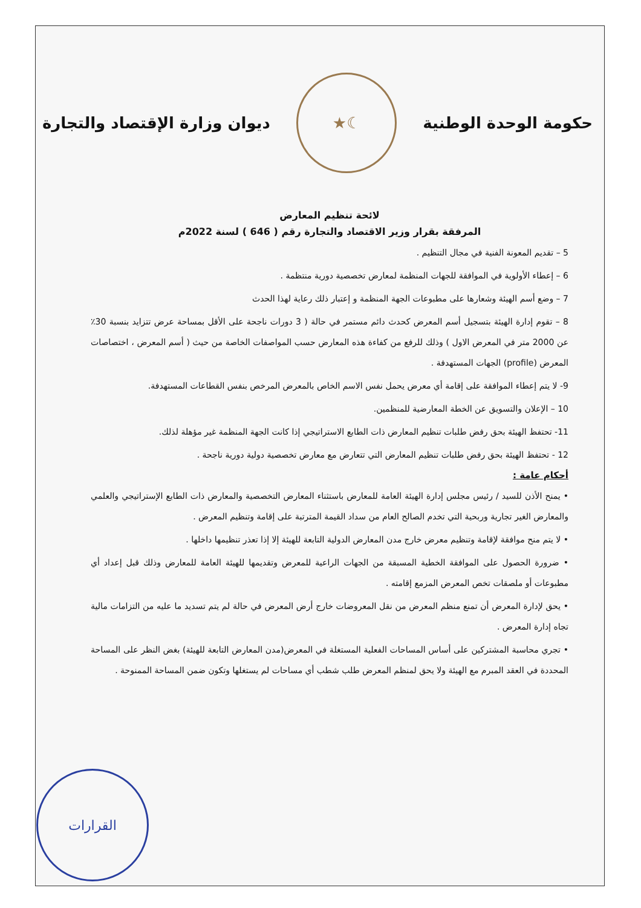حكومة الوحدة الوطنية
☾★
ديوان وزارة الإقتصاد والتجارة
لائحة تنظيم المعارض
المرفقة بقرار وزير الاقتصاد والتجارة رقم ( 646 ) لسنة 2022م
5 – تقديم المعونة الفنية في مجال التنظيم .
6 – إعطاء الأولوية في الموافقة للجهات المنظمة لمعارض تخصصية دورية منتظمة .
7 – وضع أسم الهيئة وشعارها على مطبوعات الجهة المنظمة و إعتبار ذلك رعاية لهذا الحدث
8 – تقوم إدارة الهيئة بتسجيل أسم المعرض كحدث دائم مستمر في حالة ( 3 دورات ناجحة على الأقل بمساحة عرض تتزايد بنسبة 30٪ عن 2000 متر في المعرض الاول ) وذلك للرفع من كفاءة هذه المعارض حسب المواصفات الخاصة من حيث ( أسم المعرض ، اختصاصات المعرض (profile) الجهات المستهدفة .
9- لا يتم إعطاء الموافقة على إقامة أي معرض يحمل نفس الاسم الخاص بالمعرض المرخص بنفس القطاعات المستهدفة.
10 – الإعلان والتسويق عن الخطة المعارضية للمنظمين.
11- تحتفظ الهيئة بحق رفض طلبات تنظيم المعارض ذات الطابع الاستراتيجي إذا كانت الجهة المنظمة غير مؤهلة لذلك.
12 - تحتفظ الهيئة بحق رفض طلبات تنظيم المعارض التي تتعارض مع معارض تخصصية دولية دورية ناجحة .
أحكام عامة :
• يمنح الأذن للسيد / رئيس مجلس إدارة الهيئة العامة للمعارض باستثناء المعارض التخصصية والمعارض ذات الطابع الإستراتيجي والعلمي والمعارض الغير تجارية وربحية التي تخدم الصالح العام من سداد القيمة المترتبة على إقامة وتنظيم المعرض .
• لا يتم منح موافقة لإقامة وتنظيم معرض خارج مدن المعارض الدولية التابعة للهيئة إلا إذا تعذر تنظيمها داخلها .
• ضرورة الحصول على الموافقة الخطية المسبقة من الجهات الراعية للمعرض وتقديمها للهيئة العامة للمعارض وذلك قبل إعداد أي مطبوعات أو ملصقات تخص المعرض المزمع إقامته .
• يحق لإدارة المعرض أن تمنع منظم المعرض من نقل المعروضات خارج أرض المعرض في حالة لم يتم تسديد ما عليه من التزامات مالية تجاه إدارة المعرض .
• تجري محاسبة المشتركين على أساس المساحات الفعلية المستغلة في المعرض(مدن المعارض التابعة للهيئة) بغض النظر على المساحة المحددة في العقد المبرم مع الهيئة ولا يحق لمنظم المعرض طلب شطب أي مساحات لم يستغلها وتكون ضمن المساحة الممنوحة .
القرارات